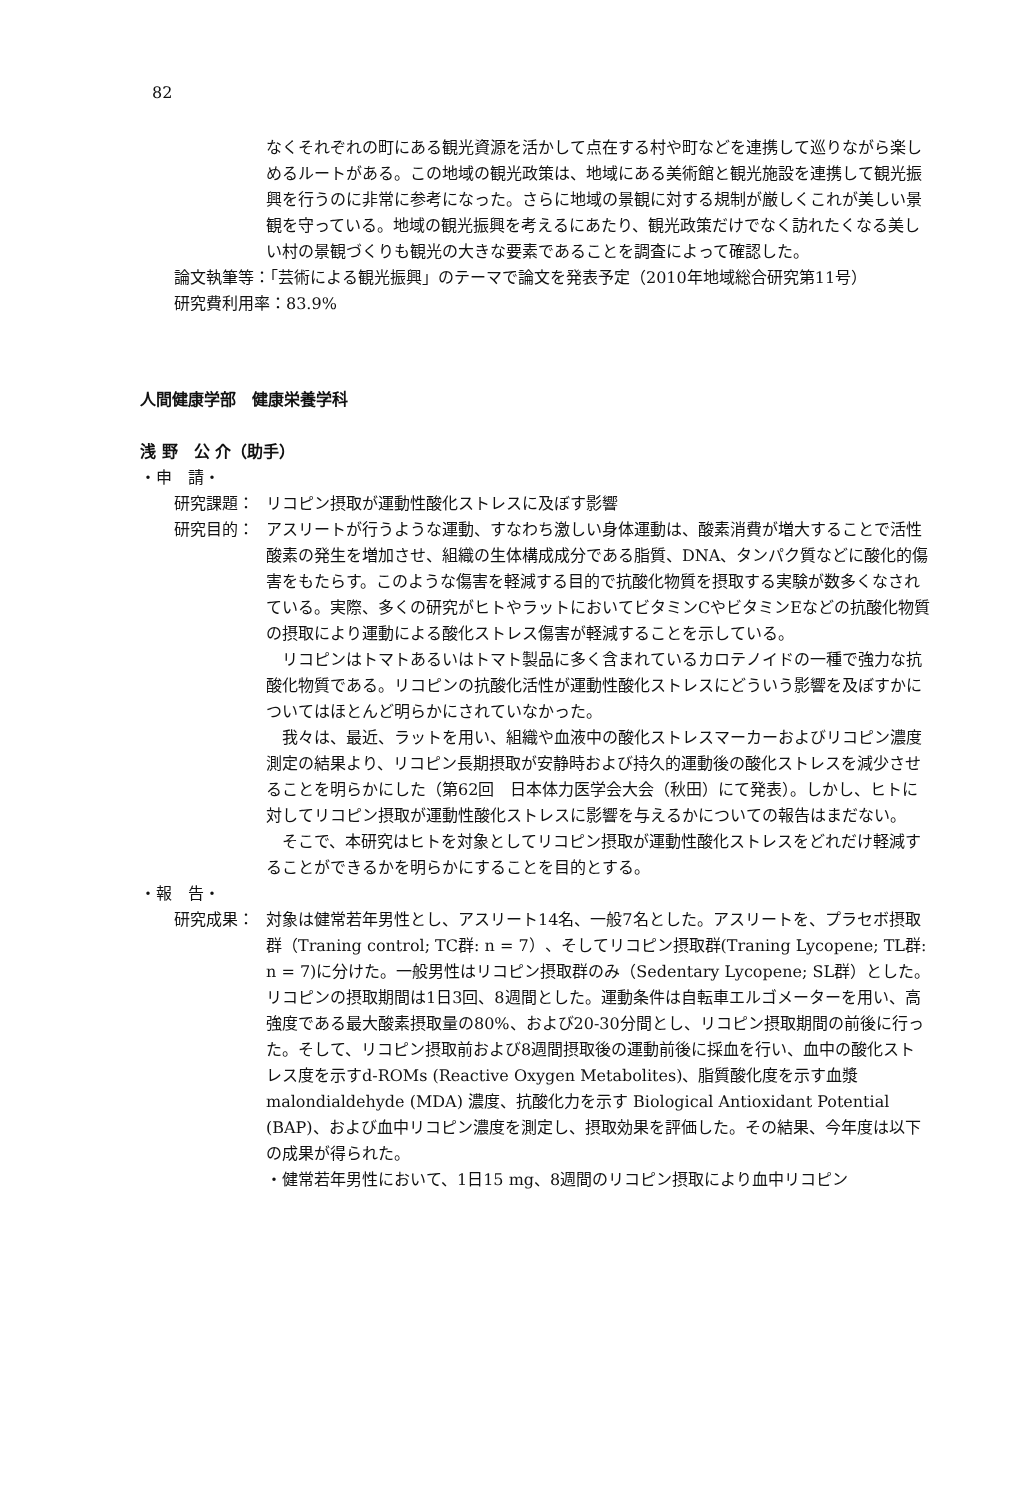82
なくそれぞれの町にある観光資源を活かして点在する村や町などを連携して巡りながら楽しめるルートがある。この地域の観光政策は、地域にある美術館と観光施設を連携して観光振興を行うのに非常に参考になった。さらに地域の景観に対する規制が厳しくこれが美しい景観を守っている。地域の観光振興を考えるにあたり、観光政策だけでなく訪れたくなる美しい村の景観づくりも観光の大きな要素であることを調査によって確認した。
論文執筆等：「芸術による観光振興」のテーマで論文を発表予定（2010年地域総合研究第11号）
研究費利用率：83.9%
人間健康学部　健康栄養学科
浅 野　公 介（助手）
・申　請・
研究課題： リコピン摂取が運動性酸化ストレスに及ぼす影響
研究目的： アスリートが行うような運動、すなわち激しい身体運動は、酸素消費が増大することで活性酸素の発生を増加させ、組織の生体構成成分である脂質、DNA、タンパク質などに酸化的傷害をもたらす。このような傷害を軽減する目的で抗酸化物質を摂取する実験が数多くなされている。実際、多くの研究がヒトやラットにおいてビタミンCやビタミンEなどの抗酸化物質の摂取により運動による酸化ストレス傷害が軽減することを示している。
　リコピンはトマトあるいはトマト製品に多く含まれているカロテノイドの一種で強力な抗酸化物質である。リコピンの抗酸化活性が運動性酸化ストレスにどういう影響を及ぼすかについてはほとんど明らかにされていなかった。
　我々は、最近、ラットを用い、組織や血液中の酸化ストレスマーカーおよびリコピン濃度測定の結果より、リコピン長期摂取が安静時および持久的運動後の酸化ストレスを減少させることを明らかにした（第62回　日本体力医学会大会（秋田）にて発表）。しかし、ヒトに対してリコピン摂取が運動性酸化ストレスに影響を与えるかについての報告はまだない。
　そこで、本研究はヒトを対象としてリコピン摂取が運動性酸化ストレスをどれだけ軽減することができるかを明らかにすることを目的とする。
・報　告・
研究成果： 対象は健常若年男性とし、アスリート14名、一般7名とした。アスリートを、プラセボ摂取群（Traning control; TC群: n = 7）、そしてリコピン摂取群(Traning Lycopene; TL群: n = 7)に分けた。一般男性はリコピン摂取群のみ（Sedentary Lycopene; SL群）とした。リコピンの摂取期間は1日3回、8週間とした。運動条件は自転車エルゴメーターを用い、高強度である最大酸素摂取量の80%、および20-30分間とし、リコピン摂取期間の前後に行った。そして、リコピン摂取前および8週間摂取後の運動前後に採血を行い、血中の酸化ストレス度を示すd-ROMs (Reactive Oxygen Metabolites)、脂質酸化度を示す血漿 malondialdehyde (MDA) 濃度、抗酸化力を示す Biological Antioxidant Potential (BAP)、および血中リコピン濃度を測定し、摂取効果を評価した。その結果、今年度は以下の成果が得られた。
・健常若年男性において、1日15 mg、8週間のリコピン摂取により血中リコピン